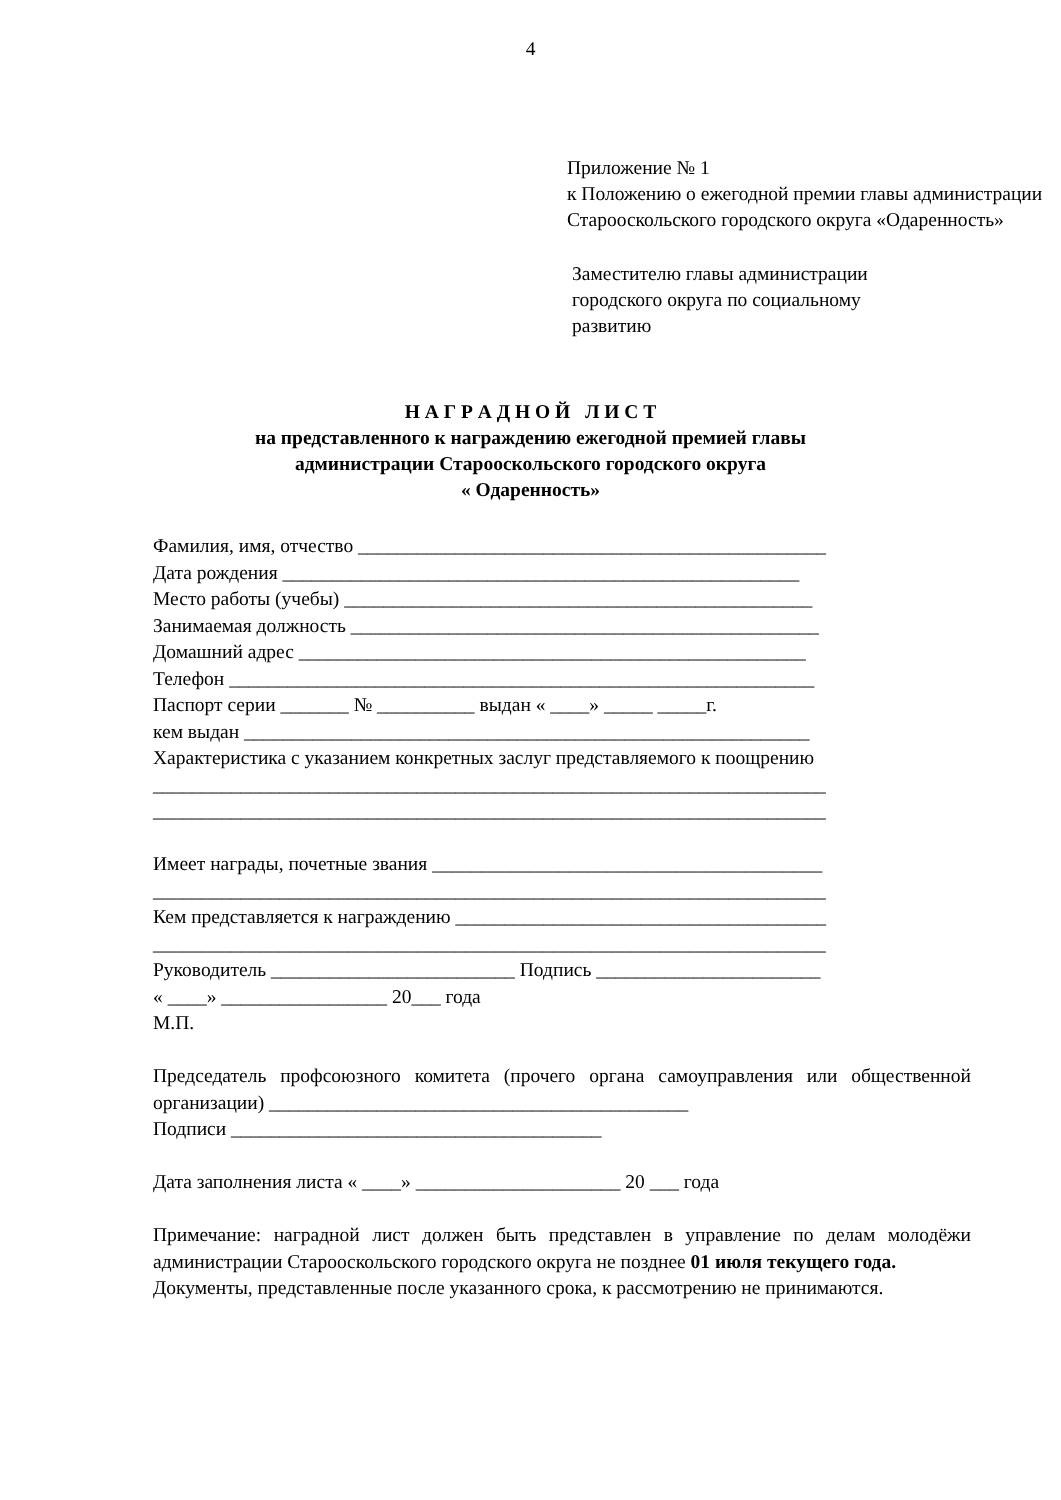4
Приложение № 1
к Положению о ежегодной премии главы администрации Старооскольского городского округа «Одаренность»
Заместителю главы администрации
городского округа по социальному
развитию
Н А Г Р А Д Н О Й Л И С Т
на представленного к награждению ежегодной премией главы
администрации Старооскольского городского округа
« Одаренность»
Фамилия, имя, отчество ________________________________________________
Дата рождения _____________________________________________________
Место работы (учебы) ________________________________________________
Занимаемая должность ________________________________________________
Домашний адрес ____________________________________________________
Телефон ____________________________________________________________
Паспорт серии _______ № __________ выдан « ____» _____ _____г.
кем выдан __________________________________________________________
Характеристика с указанием конкретных заслуг представляемого к поощрению
_____________________________________________________________________
_____________________________________________________________________
Имеет награды, почетные звания ________________________________________
_____________________________________________________________________
Кем представляется к награждению ______________________________________
_____________________________________________________________________
Руководитель _________________________ Подпись _______________________
« ____» _________________ 20___ года
М.П.
Председатель профсоюзного комитета (прочего органа самоуправления или общественной организации) ___________________________________________
Подписи ______________________________________
Дата заполнения листа « ____» _____________________ 20 ___ года
Примечание: наградной лист должен быть представлен в управление по делам молодёжи администрации Старооскольского городского округа не позднее 01 июля текущего года.
Документы, представленные после указанного срока, к рассмотрению не принимаются.